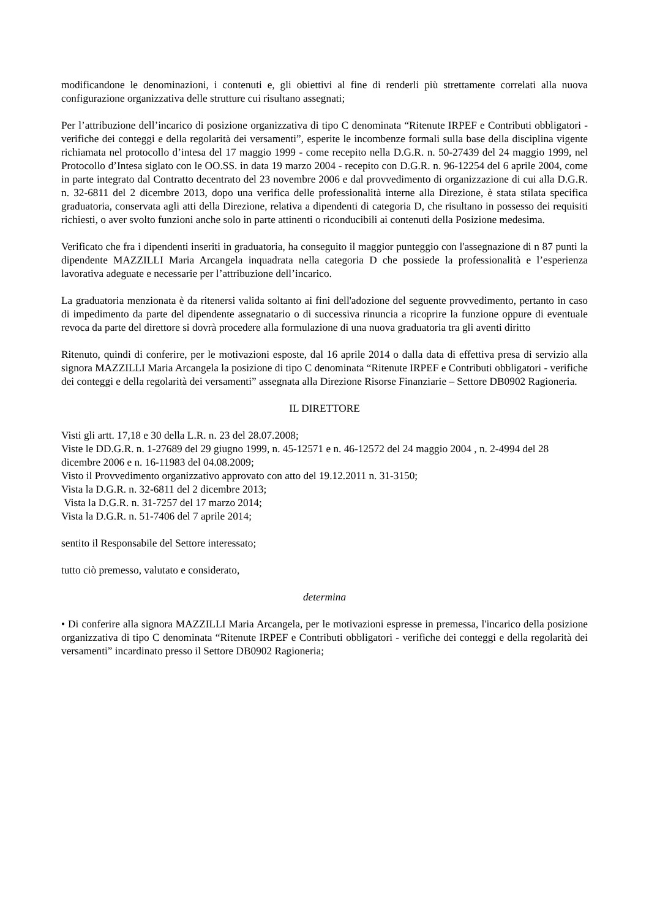modificandone le denominazioni, i contenuti e, gli obiettivi al fine di renderli più strettamente correlati alla nuova configurazione organizzativa delle strutture cui risultano assegnati;
Per l’attribuzione dell’incarico di posizione organizzativa di tipo C denominata “Ritenute IRPEF e Contributi obbligatori - verifiche dei conteggi e della regolarità dei versamenti”, esperite le incombenze formali sulla base della disciplina vigente richiamata nel protocollo d’intesa del 17 maggio 1999 - come recepito nella D.G.R. n. 50-27439 del 24 maggio 1999, nel Protocollo d’Intesa siglato con le OO.SS. in data 19 marzo 2004 - recepito con D.G.R. n. 96-12254 del 6 aprile 2004, come in parte integrato dal Contratto decentrato del 23 novembre 2006 e dal provvedimento di organizzazione di cui alla D.G.R. n. 32-6811 del 2 dicembre 2013, dopo una verifica delle professionalità interne alla Direzione, è stata stilata specifica graduatoria, conservata agli atti della Direzione, relativa a dipendenti di categoria D, che risultano in possesso dei requisiti richiesti, o aver svolto funzioni anche solo in parte attinenti o riconducibili ai contenuti della Posizione medesima.
Verificato che fra i dipendenti inseriti in graduatoria, ha conseguito il maggior punteggio con l'assegnazione di n 87 punti la dipendente MAZZILLI Maria Arcangela inquadrata nella categoria D che possiede la professionalità e l’esperienza lavorativa adeguate e necessarie per l’attribuzione dell’incarico.
La graduatoria menzionata è da ritenersi valida soltanto ai fini dell'adozione del seguente provvedimento, pertanto in caso di impedimento da parte del dipendente assegnatario o di successiva rinuncia a ricoprire la funzione oppure di eventuale revoca da parte del direttore si dovrà procedere alla formulazione di una nuova graduatoria tra gli aventi diritto
Ritenuto, quindi di conferire, per le motivazioni esposte, dal 16 aprile 2014 o dalla data di effettiva presa di servizio alla signora MAZZILLI Maria Arcangela la posizione di tipo C denominata “Ritenute IRPEF e Contributi obbligatori - verifiche dei conteggi e della regolarità dei versamenti” assegnata alla Direzione Risorse Finanziarie – Settore DB0902 Ragioneria.
IL DIRETTORE
Visti gli artt. 17,18 e 30 della L.R. n. 23 del 28.07.2008;
Viste le DD.G.R. n. 1-27689 del 29 giugno 1999, n. 45-12571 e n. 46-12572 del 24 maggio 2004 , n. 2-4994 del 28 dicembre 2006 e n. 16-11983 del 04.08.2009;
Visto il Provvedimento organizzativo approvato con atto del 19.12.2011 n. 31-3150;
Vista la D.G.R. n. 32-6811 del 2 dicembre 2013;
Vista la D.G.R. n. 31-7257 del 17 marzo 2014;
Vista la D.G.R. n. 51-7406 del 7 aprile 2014;
sentito il Responsabile del Settore interessato;
tutto ciò premesso, valutato e considerato,
determina
• Di conferire alla signora MAZZILLI Maria Arcangela, per le motivazioni espresse in premessa, l'incarico della posizione organizzativa di tipo C denominata “Ritenute IRPEF e Contributi obbligatori - verifiche dei conteggi e della regolarità dei versamenti” incardinato presso il Settore DB0902 Ragioneria;